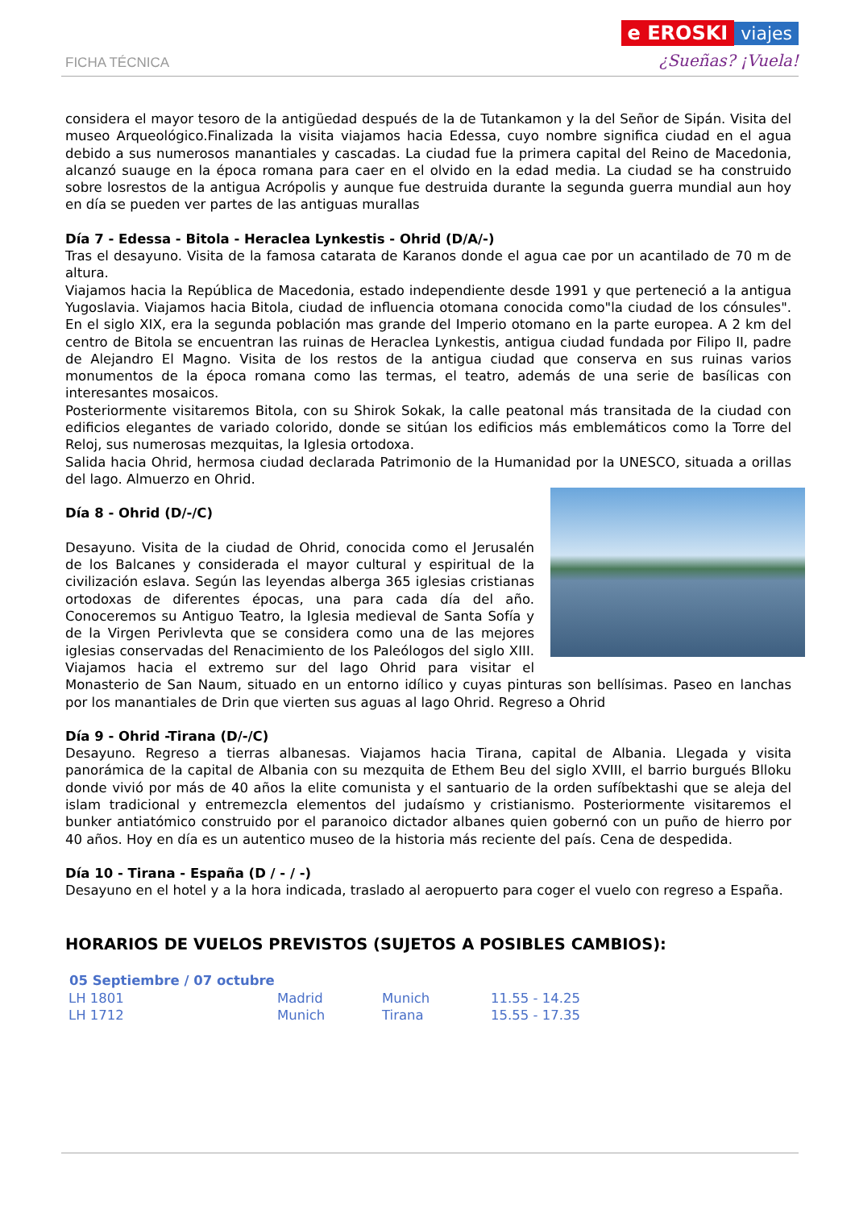FICHA TÉCNICA
e EROSKI viajes
¿Sueñas? ¡Vuela!
considera el mayor tesoro de la antigüedad después de la de Tutankamon y la del Señor de Sipán. Visita del museo Arqueológico.Finalizada la visita viajamos hacia Edessa, cuyo nombre significa ciudad en el agua debido a sus numerosos manantiales y cascadas. La ciudad fue la primera capital del Reino de Macedonia, alcanzó suauge en la época romana para caer en el olvido en la edad media. La ciudad se ha construido sobre losrestos de la antigua Acrópolis y aunque fue destruida durante la segunda guerra mundial aun hoy en día se pueden ver partes de las antiguas murallas
Día 7 - Edessa - Bitola - Heraclea Lynkestis - Ohrid (D/A/-)
Tras el desayuno. Visita de la famosa catarata de Karanos donde el agua cae por un acantilado de 70 m de altura.
Viajamos hacia la República de Macedonia, estado independiente desde 1991 y que perteneció a la antigua Yugoslavia. Viajamos hacia Bitola, ciudad de influencia otomana conocida como"la ciudad de los cónsules". En el siglo XIX, era la segunda población mas grande del Imperio otomano en la parte europea. A 2 km del centro de Bitola se encuentran las ruinas de Heraclea Lynkestis, antigua ciudad fundada por Filipo II, padre de Alejandro El Magno. Visita de los restos de la antigua ciudad que conserva en sus ruinas varios monumentos de la época romana como las termas, el teatro, además de una serie de basílicas con interesantes mosaicos.
Posteriormente visitaremos Bitola, con su Shirok Sokak, la calle peatonal más transitada de la ciudad con edificios elegantes de variado colorido, donde se sitúan los edificios más emblemáticos como la Torre del Reloj, sus numerosas mezquitas, la Iglesia ortodoxa.
Salida hacia Ohrid, hermosa ciudad declarada Patrimonio de la Humanidad por la UNESCO, situada a orillas del lago. Almuerzo en Ohrid.
Día 8 - Ohrid (D/-/C)
Desayuno. Visita de la ciudad de Ohrid, conocida como el Jerusalén de los Balcanes y considerada el mayor cultural y espiritual de la civilización eslava. Según las leyendas alberga 365 iglesias cristianas ortodoxas de diferentes épocas, una para cada día del año. Conoceremos su Antiguo Teatro, la Iglesia medieval de Santa Sofía y de la Virgen Perivlevta que se considera como una de las mejores iglesias conservadas del Renacimiento de los Paleólogos del siglo XIII. Viajamos hacia el extremo sur del lago Ohrid para visitar el Monasterio de San Naum, situado en un entorno idílico y cuyas pinturas son bellísimas. Paseo en lanchas por los manantiales de Drin que vierten sus aguas al lago Ohrid. Regreso a Ohrid
Día 9 - Ohrid -Tirana (D/-/C)
Desayuno. Regreso a tierras albanesas. Viajamos hacia Tirana, capital de Albania. Llegada y visita panorámica de la capital de Albania con su mezquita de Ethem Beu del siglo XVIII, el barrio burgués Blloku donde vivió por más de 40 años la elite comunista y el santuario de la orden sufíbektashi que se aleja del islam tradicional y entremezcla elementos del judaísmo y cristianismo. Posteriormente visitaremos el bunker antiatómico construido por el paranoico dictador albanes quien gobernó con un puño de hierro por 40 años. Hoy en día es un autentico museo de la historia más reciente del país. Cena de despedida.
Día 10 - Tirana - España (D / - / -)
Desayuno en el hotel y a la hora indicada, traslado al aeropuerto para coger el vuelo con regreso a España.
HORARIOS DE VUELOS PREVISTOS (SUJETOS A POSIBLES CAMBIOS):
| 05 Septiembre / 07 octubre | | | |
| --- | --- | --- | --- |
| LH 1801 | Madrid | Munich | 11.55 - 14.25 |
| LH 1712 | Munich | Tirana | 15.55 - 17.35 |